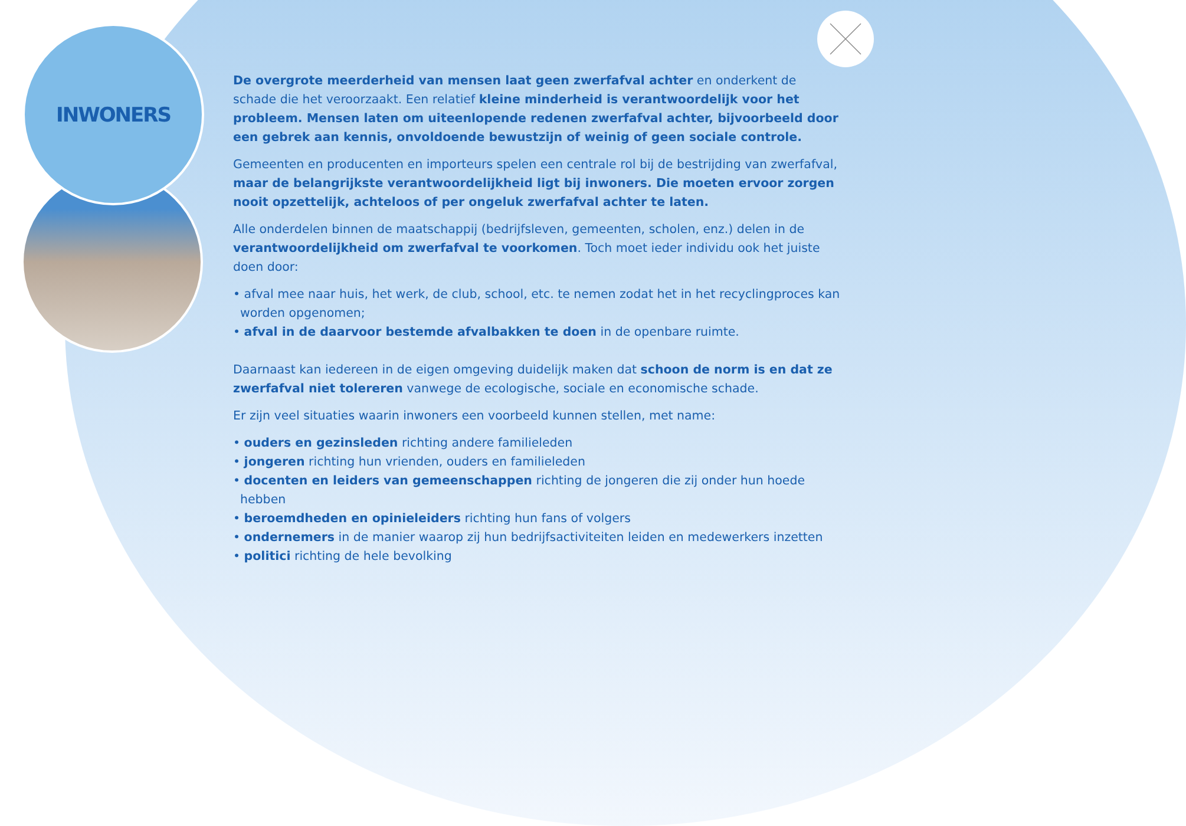INWONERS
De overgrote meerderheid van mensen laat geen zwerfafval achter en onderkent de schade die het veroorzaakt. Een relatief kleine minderheid is verantwoordelijk voor het probleem. Mensen laten om uiteenlopende redenen zwerfafval achter, bijvoorbeeld door een gebrek aan kennis, onvoldoende bewustzijn of weinig of geen sociale controle.
Gemeenten en producenten en importeurs spelen een centrale rol bij de bestrijding van zwerfafval, maar de belangrijkste verantwoordelijkheid ligt bij inwoners. Die moeten ervoor zorgen nooit opzettelijk, achteloos of per ongeluk zwerfafval achter te laten.
Alle onderdelen binnen de maatschappij (bedrijfsleven, gemeenten, scholen, enz.) delen in de verantwoordelijkheid om zwerfafval te voorkomen. Toch moet ieder individu ook het juiste doen door:
• afval mee naar huis, het werk, de club, school, etc. te nemen zodat het in het recyclingproces kan worden opgenomen;
• afval in de daarvoor bestemde afvalbakken te doen in de openbare ruimte.
Daarnaast kan iedereen in de eigen omgeving duidelijk maken dat schoon de norm is en dat ze zwerfafval niet tolereren vanwege de ecologische, sociale en economische schade.
Er zijn veel situaties waarin inwoners een voorbeeld kunnen stellen, met name:
• ouders en gezinsleden richting andere familieleden
• jongeren richting hun vrienden, ouders en familieleden
• docenten en leiders van gemeenschappen richting de jongeren die zij onder hun hoede hebben
• beroemdheden en opinieleiders richting hun fans of volgers
• ondernemers in de manier waarop zij hun bedrijfsactiviteiten leiden en medewerkers inzetten
• politici richting de hele bevolking